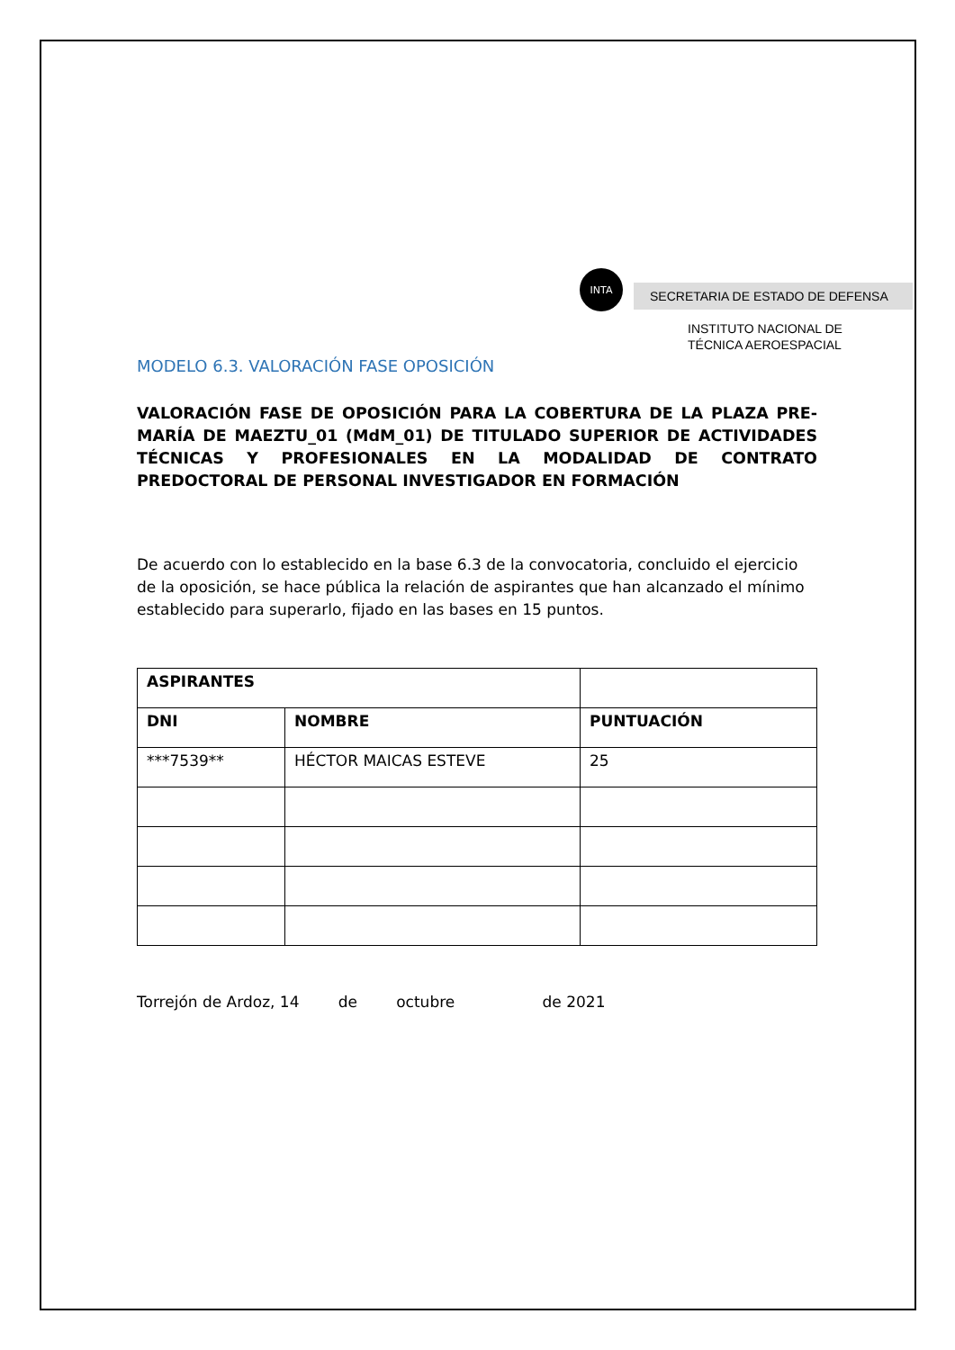INTA
SECRETARIA DE ESTADO DE DEFENSA
INSTITUTO NACIONAL DE
TÉCNICA AEROESPACIAL
MODELO 6.3. VALORACIÓN FASE OPOSICIÓN
VALORACIÓN FASE DE OPOSICIÓN PARA LA COBERTURA DE LA PLAZA PRE-MARÍA DE MAEZTU_01 (MdM_01) DE TITULADO SUPERIOR DE ACTIVIDADES TÉCNICAS Y PROFESIONALES EN LA MODALIDAD DE CONTRATO PREDOCTORAL DE PERSONAL INVESTIGADOR EN FORMACIÓN
De acuerdo con lo establecido en la base 6.3 de la convocatoria, concluido el ejercicio de la oposición, se hace pública la relación de aspirantes que han alcanzado el mínimo establecido para superarlo, fijado en las bases en 15 puntos.
| ASPIRANTES | | |
| --- | --- | --- |
| DNI | NOMBRE | PUNTUACIÓN |
| ***7539** | HÉCTOR MAICAS ESTEVE | 25 |
Torrejón de Ardoz, 14 de octubre de 2021